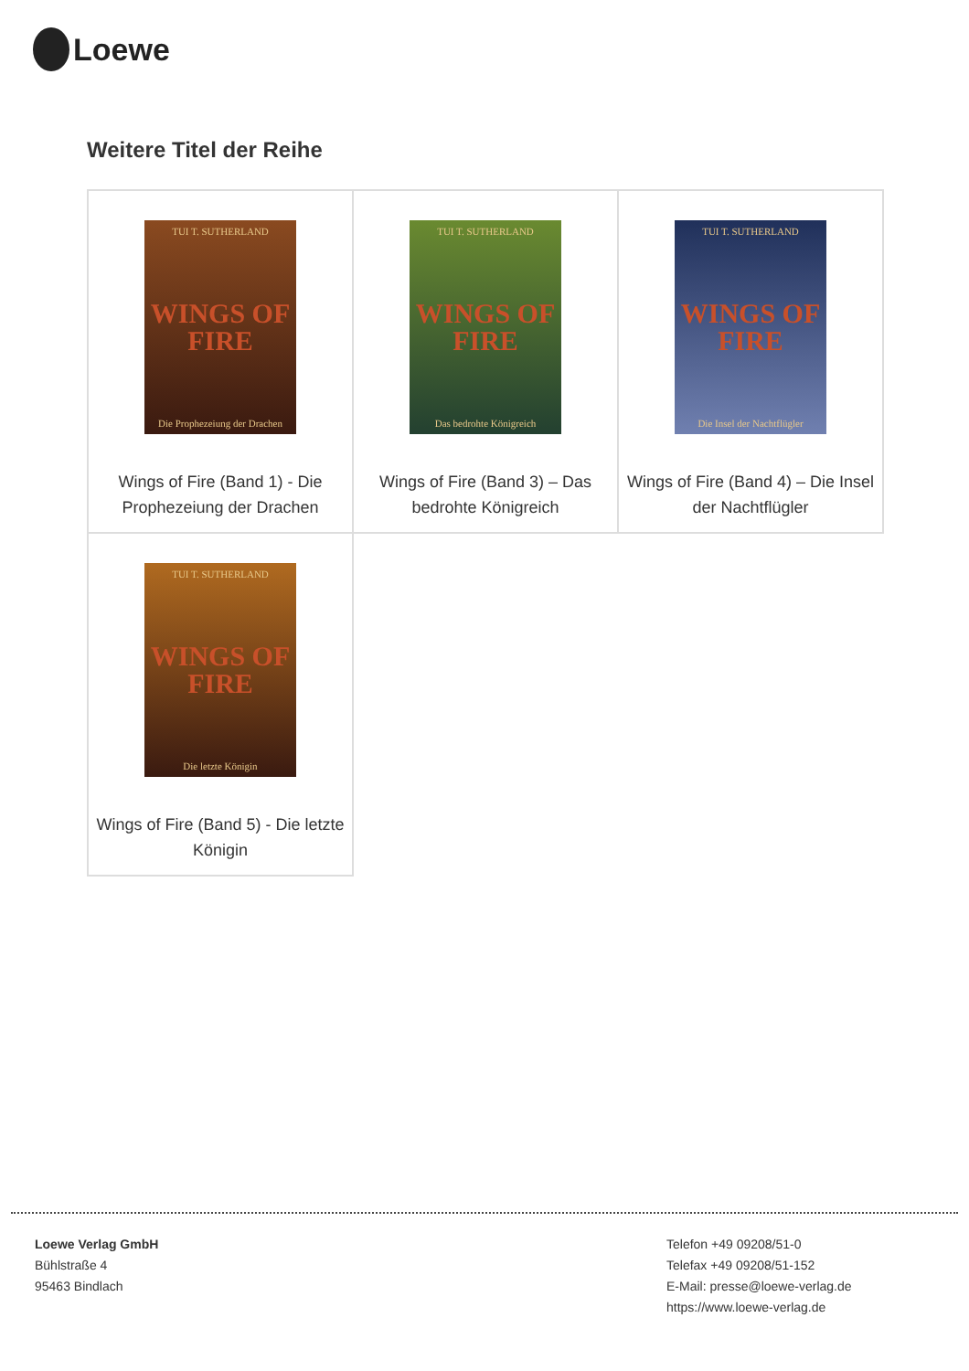Loewe
Weitere Titel der Reihe
| TUI T. SUTHERLAND WINGS OF FIRE Die Prophezeiung der Drachen Wings of Fire (Band 1) - Die Prophezeiung der Drachen | TUI T. SUTHERLAND WINGS OF FIRE Das bedrohte Königreich Wings of Fire (Band 3) – Das bedrohte Königreich | TUI T. SUTHERLAND WINGS OF FIRE Die Insel der Nachtflügler Wings of Fire (Band 4) – Die Insel der Nachtflügler |
| TUI T. SUTHERLAND WINGS OF FIRE Die letzte Königin Wings of Fire (Band 5) - Die letzte Königin | | |
Loewe Verlag GmbH
Bühlstraße 4
95463 Bindlach
Telefon +49 09208/51-0
Telefax +49 09208/51-152
E-Mail: presse@loewe-verlag.de
https://www.loewe-verlag.de